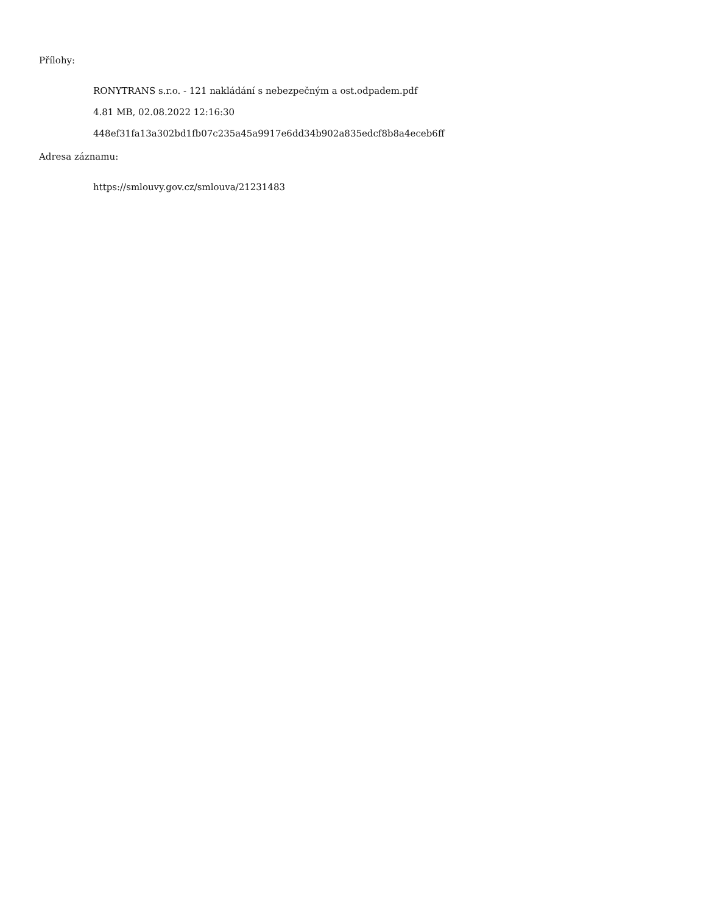Přílohy:
RONYTRANS s.r.o. - 121 nakládání s nebezpečným a ost.odpadem.pdf
4.81 MB, 02.08.2022 12:16:30
448ef31fa13a302bd1fb07c235a45a9917e6dd34b902a835edcf8b8a4eceb6ff
Adresa záznamu:
https://smlouvy.gov.cz/smlouva/21231483